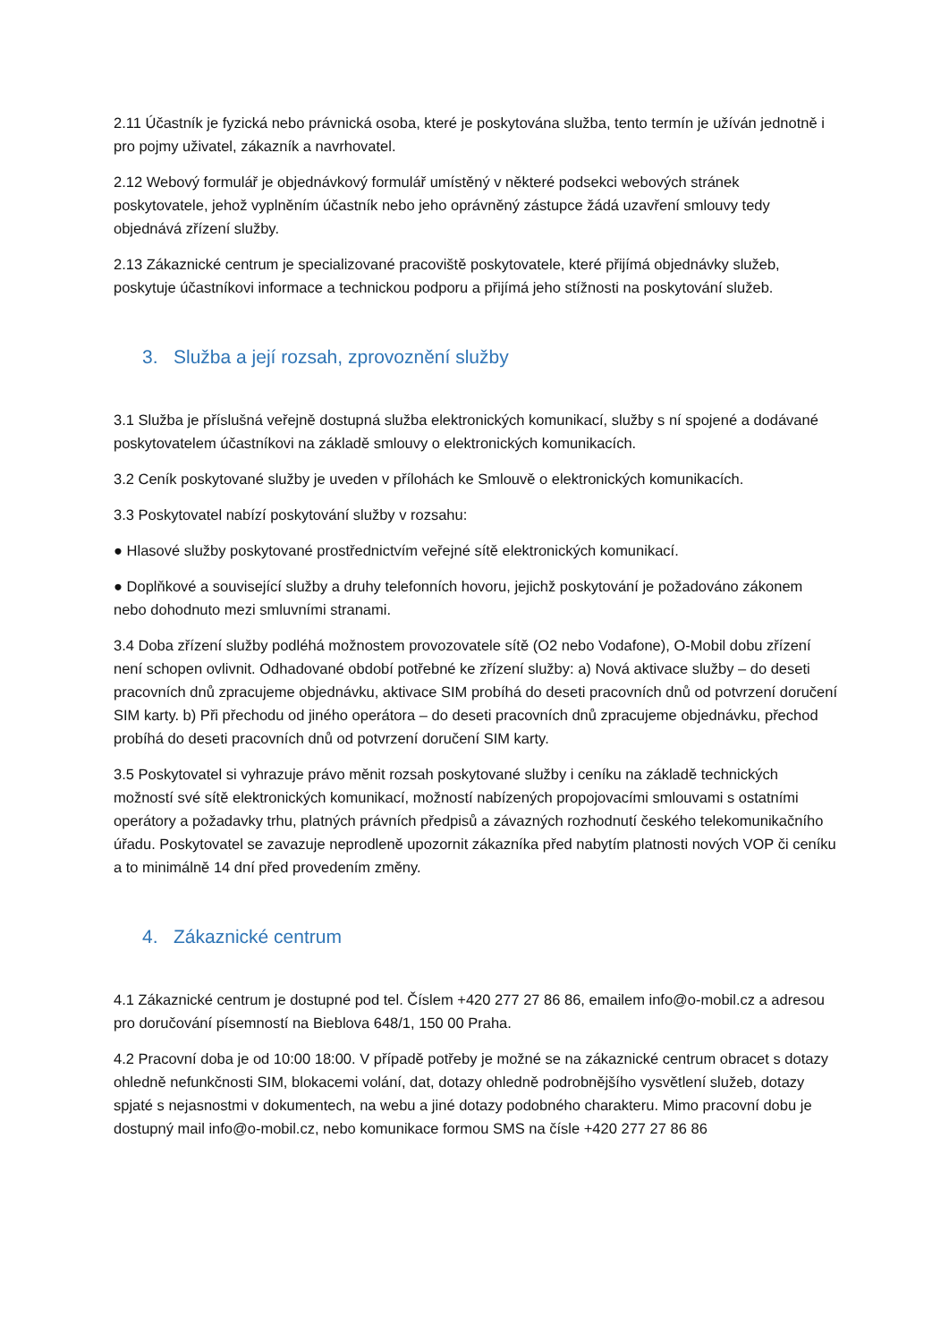2.11 Účastník je fyzická nebo právnická osoba, které je poskytována služba, tento termín je užíván jednotně i pro pojmy uživatel, zákazník a navrhovatel.
2.12 Webový formulář je objednávkový formulář umístěný v některé podsekci webových stránek poskytovatele, jehož vyplněním účastník nebo jeho oprávněný zástupce žádá uzavření smlouvy tedy objednává zřízení služby.
2.13 Zákaznické centrum je specializované pracoviště poskytovatele, které přijímá objednávky služeb, poskytuje účastníkovi informace a technickou podporu a přijímá jeho stížnosti na poskytování služeb.
3. Služba a její rozsah, zprovoznění služby
3.1 Služba je příslušná veřejně dostupná služba elektronických komunikací, služby s ní spojené a dodávané poskytovatelem účastníkovi na základě smlouvy o elektronických komunikacích.
3.2 Ceník poskytované služby je uveden v přílohách ke Smlouvě o elektronických komunikacích.
3.3 Poskytovatel nabízí poskytování služby v rozsahu:
● Hlasové služby poskytované prostřednictvím veřejné sítě elektronických komunikací.
● Doplňkové a související služby a druhy telefonních hovoru, jejichž poskytování je požadováno zákonem nebo dohodnuto mezi smluvními stranami.
3.4 Doba zřízení služby podléhá možnostem provozovatele sítě (O2 nebo Vodafone), O-Mobil dobu zřízení není schopen ovlivnit. Odhadované období potřebné ke zřízení služby: a) Nová aktivace služby – do deseti pracovních dnů zpracujeme objednávku, aktivace SIM probíhá do deseti pracovních dnů od potvrzení doručení SIM karty. b) Při přechodu od jiného operátora – do deseti pracovních dnů zpracujeme objednávku, přechod probíhá do deseti pracovních dnů od potvrzení doručení SIM karty.
3.5 Poskytovatel si vyhrazuje právo měnit rozsah poskytované služby i ceníku na základě technických možností své sítě elektronických komunikací, možností nabízených propojovacími smlouvami s ostatními operátory a požadavky trhu, platných právních předpisů a závazných rozhodnutí českého telekomunikačního úřadu. Poskytovatel se zavazuje neprodleně upozornit zákazníka před nabytím platnosti nových VOP či ceníku a to minimálně 14 dní před provedením změny.
4. Zákaznické centrum
4.1 Zákaznické centrum je dostupné pod tel. Číslem +420 277 27 86 86, emailem info@o-mobil.cz a adresou pro doručování písemností na Bieblova 648/1, 150 00 Praha.
4.2 Pracovní doba je od 10:00 18:00. V případě potřeby je možné se na zákaznické centrum obracet s dotazy ohledně nefunkčnosti SIM, blokacemi volání, dat, dotazy ohledně podrobnějšího vysvětlení služeb, dotazy spjaté s nejasnostmi v dokumentech, na webu a jiné dotazy podobného charakteru. Mimo pracovní dobu je dostupný mail info@o-mobil.cz, nebo komunikace formou SMS na čísle +420 277 27 86 86